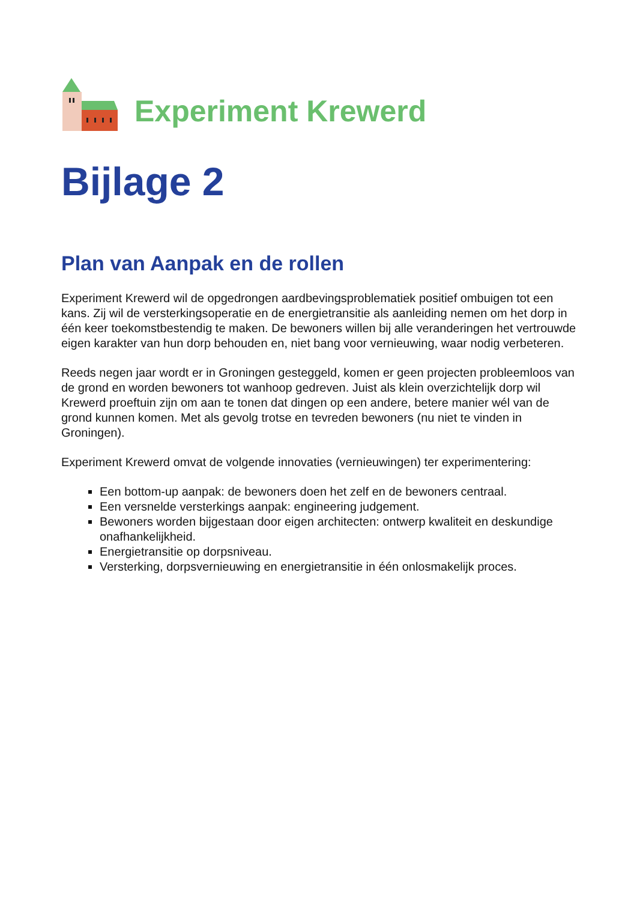Experiment Krewerd
Bijlage 2
Plan van Aanpak en de rollen
Experiment Krewerd wil de opgedrongen aardbevingsproblematiek positief ombuigen tot een kans. Zij wil de versterkingsoperatie en de energietransitie als aanleiding nemen om het dorp in één keer toekomstbestendig te maken. De bewoners willen bij alle veranderingen het vertrouwde eigen karakter van hun dorp behouden en, niet bang voor vernieuwing, waar nodig verbeteren.
Reeds negen jaar wordt er in Groningen gesteggeld, komen er geen projecten probleemloos van de grond en worden bewoners tot wanhoop gedreven. Juist als klein overzichtelijk dorp wil Krewerd proeftuin zijn om aan te tonen dat dingen op een andere, betere manier wél van de grond kunnen komen. Met als gevolg trotse en tevreden bewoners (nu niet te vinden in Groningen).
Experiment Krewerd omvat de volgende innovaties (vernieuwingen) ter experimentering:
Een bottom-up aanpak: de bewoners doen het zelf en de bewoners centraal.
Een versnelde versterkings aanpak: engineering judgement.
Bewoners worden bijgestaan door eigen architecten: ontwerp kwaliteit en deskundige onafhankelijkheid.
Energietransitie op dorpsniveau.
Versterking, dorpsvernieuwing en energietransitie in één onlosmakelijk proces.